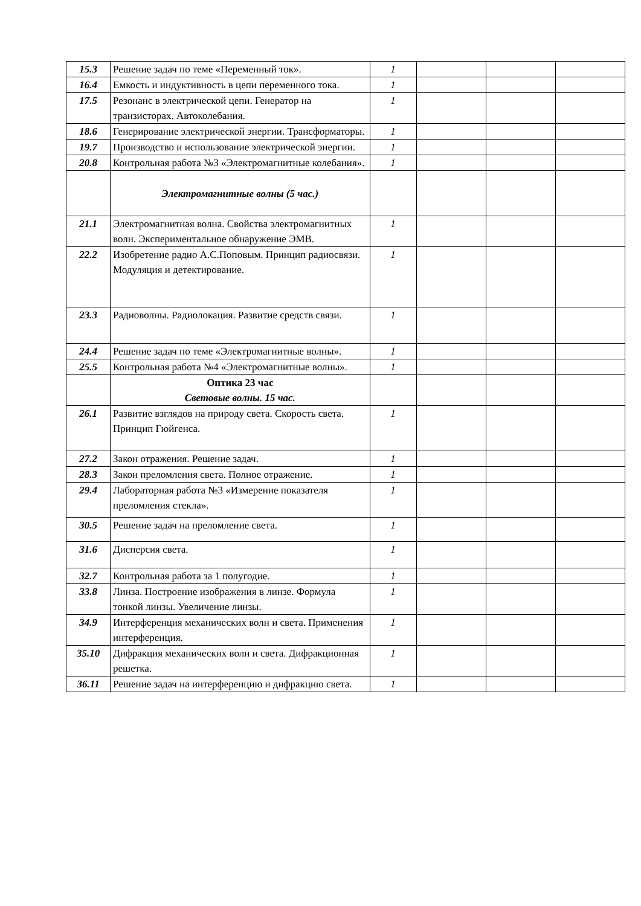| 15.3 | Решение задач по теме «Переменный ток». | 1 | | | |
| 16.4 | Емкость и индуктивность в цепи переменного тока. | 1 | | | |
| 17.5 | Резонанс в электрической цепи. Генератор на транзисторах. Автоколебания. | 1 | | | |
| 18.6 | Генерирование электрической энергии. Трансформаторы. | 1 | | | |
| 19.7 | Производство и использование электрической энергии. | 1 | | | |
| 20.8 | Контрольная работа №3 «Электромагнитные колебания». | 1 | | | |
| | Электромагнитные волны (5 час.) | | | | |
| 21.1 | Электромагнитная волна. Свойства электромагнитных волн. Экспериментальное обнаружение ЭМВ. | 1 | | | |
| 22.2 | Изобретение радио А.С.Поповым. Принцип радиосвязи. Модуляция и детектирование. | 1 | | | |
| 23.3 | Радиоволны. Радиолокация. Развитие средств связи. | 1 | | | |
| 24.4 | Решение задач по теме «Электромагнитные волны». | 1 | | | |
| 25.5 | Контрольная работа №4 «Электромагнитные волны». | 1 | | | |
| | Оптика 23 час Световые волны. 15 час. | | | | |
| 26.1 | Развитие взглядов на природу света. Скорость света. Принцип Гюйгенса. | 1 | | | |
| 27.2 | Закон отражения. Решение задач. | 1 | | | |
| 28.3 | Закон преломления света. Полное отражение. | 1 | | | |
| 29.4 | Лабораторная работа №3 «Измерение показателя преломления стекла». | 1 | | | |
| 30.5 | Решение задач на преломление света. | 1 | | | |
| 31.6 | Дисперсия света. | 1 | | | |
| 32.7 | Контрольная работа за 1 полугодие. | 1 | | | |
| 33.8 | Линза. Построение изображения в линзе. Формула тонкой линзы. Увеличение линзы. | 1 | | | |
| 34.9 | Интерференция механических волн и света. Применения интерференция. | 1 | | | |
| 35.10 | Дифракция механических волн и света. Дифракционная решетка. | 1 | | | |
| 36.11 | Решение задач на интерференцию и дифракцию света. | 1 | | | |